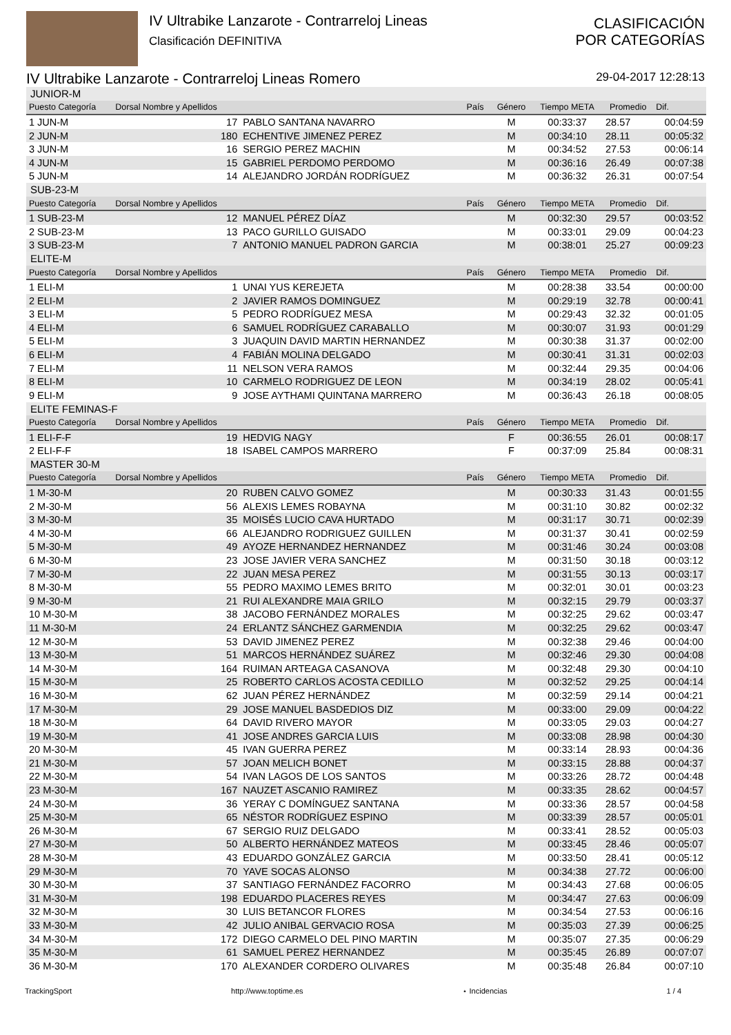IV Ultrabike Lanzarote - Contrarreloj Lineas
Clasificación DEFINITIVA
CLASIFICACIÓN
POR CATEGORÍAS
IV Ultrabike Lanzarote - Contrarreloj Lineas Romero 29-04-2017 12:28:13
| JUNIOR-M | | | | | | | |
| Puesto Categoría | Dorsal Nombre y Apellidos | | País | Género | Tiempo META | Promedio | Dif. |
| 1 JUN-M | 17 | PABLO SANTANA NAVARRO | | M | 00:33:37 | 28.57 | 00:04:59 |
| 2 JUN-M | 180 | ECHENTIVE JIMENEZ PEREZ | | M | 00:34:10 | 28.11 | 00:05:32 |
| 3 JUN-M | 16 | SERGIO PEREZ MACHIN | | M | 00:34:52 | 27.53 | 00:06:14 |
| 4 JUN-M | 15 | GABRIEL PERDOMO PERDOMO | | M | 00:36:16 | 26.49 | 00:07:38 |
| 5 JUN-M | 14 | ALEJANDRO JORDÁN RODRÍGUEZ | | M | 00:36:32 | 26.31 | 00:07:54 |
| SUB-23-M | | | | | | | |
| Puesto Categoría | Dorsal Nombre y Apellidos | | País | Género | Tiempo META | Promedio | Dif. |
| 1 SUB-23-M | 12 | MANUEL PÉREZ DÍAZ | | M | 00:32:30 | 29.57 | 00:03:52 |
| 2 SUB-23-M | 13 | PACO GURILLO GUISADO | | M | 00:33:01 | 29.09 | 00:04:23 |
| 3 SUB-23-M | 7 | ANTONIO MANUEL PADRON GARCIA | | M | 00:38:01 | 25.27 | 00:09:23 |
| ELITE-M | | | | | | | |
| Puesto Categoría | Dorsal Nombre y Apellidos | | País | Género | Tiempo META | Promedio | Dif. |
| 1 ELI-M | 1 | UNAI YUS KEREJETA | | M | 00:28:38 | 33.54 | 00:00:00 |
| 2 ELI-M | 2 | JAVIER RAMOS DOMINGUEZ | | M | 00:29:19 | 32.78 | 00:00:41 |
| 3 ELI-M | 5 | PEDRO RODRÍGUEZ MESA | | M | 00:29:43 | 32.32 | 00:01:05 |
| 4 ELI-M | 6 | SAMUEL RODRÍGUEZ CARABALLO | | M | 00:30:07 | 31.93 | 00:01:29 |
| 5 ELI-M | 3 | JUAQUIN DAVID MARTIN HERNANDEZ | | M | 00:30:38 | 31.37 | 00:02:00 |
| 6 ELI-M | 4 | FABIÁN MOLINA DELGADO | | M | 00:30:41 | 31.31 | 00:02:03 |
| 7 ELI-M | 11 | NELSON VERA RAMOS | | M | 00:32:44 | 29.35 | 00:04:06 |
| 8 ELI-M | 10 | CARMELO RODRIGUEZ DE LEON | | M | 00:34:19 | 28.02 | 00:05:41 |
| 9 ELI-M | 9 | JOSE AYTHAMI QUINTANA MARRERO | | M | 00:36:43 | 26.18 | 00:08:05 |
| ELITE FEMINAS-F | | | | | | | |
| Puesto Categoría | Dorsal Nombre y Apellidos | | País | Género | Tiempo META | Promedio | Dif. |
| 1 ELI-F-F | 19 | HEDVIG NAGY | | F | 00:36:55 | 26.01 | 00:08:17 |
| 2 ELI-F-F | 18 | ISABEL CAMPOS MARRERO | | F | 00:37:09 | 25.84 | 00:08:31 |
| MASTER 30-M | | | | | | | |
| Puesto Categoría | Dorsal Nombre y Apellidos | | País | Género | Tiempo META | Promedio | Dif. |
| 1 M-30-M | 20 | RUBEN CALVO GOMEZ | | M | 00:30:33 | 31.43 | 00:01:55 |
| 2 M-30-M | 56 | ALEXIS LEMES ROBAYNA | | M | 00:31:10 | 30.82 | 00:02:32 |
| 3 M-30-M | 35 | MOISÉS LUCIO CAVA HURTADO | | M | 00:31:17 | 30.71 | 00:02:39 |
| 4 M-30-M | 66 | ALEJANDRO RODRIGUEZ GUILLEN | | M | 00:31:37 | 30.41 | 00:02:59 |
| 5 M-30-M | 49 | AYOZE HERNANDEZ HERNANDEZ | | M | 00:31:46 | 30.24 | 00:03:08 |
| 6 M-30-M | 23 | JOSE JAVIER VERA SANCHEZ | | M | 00:31:50 | 30.18 | 00:03:12 |
| 7 M-30-M | 22 | JUAN MESA PEREZ | | M | 00:31:55 | 30.13 | 00:03:17 |
| 8 M-30-M | 55 | PEDRO MAXIMO LEMES BRITO | | M | 00:32:01 | 30.01 | 00:03:23 |
| 9 M-30-M | 21 | RUI ALEXANDRE MAIA GRILO | | M | 00:32:15 | 29.79 | 00:03:37 |
| 10 M-30-M | 38 | JACOBO FERNÁNDEZ MORALES | | M | 00:32:25 | 29.62 | 00:03:47 |
| 11 M-30-M | 24 | ERLANTZ SÁNCHEZ GARMENDIA | | M | 00:32:25 | 29.62 | 00:03:47 |
| 12 M-30-M | 53 | DAVID JIMENEZ PEREZ | | M | 00:32:38 | 29.46 | 00:04:00 |
| 13 M-30-M | 51 | MARCOS HERNÁNDEZ SUÁREZ | | M | 00:32:46 | 29.30 | 00:04:08 |
| 14 M-30-M | 164 | RUIMAN ARTEAGA CASANOVA | | M | 00:32:48 | 29.30 | 00:04:10 |
| 15 M-30-M | 25 | ROBERTO CARLOS ACOSTA CEDILLO | | M | 00:32:52 | 29.25 | 00:04:14 |
| 16 M-30-M | 62 | JUAN PÉREZ HERNÁNDEZ | | M | 00:32:59 | 29.14 | 00:04:21 |
| 17 M-30-M | 29 | JOSE MANUEL BASDEDIOS DIZ | | M | 00:33:00 | 29.09 | 00:04:22 |
| 18 M-30-M | 64 | DAVID RIVERO MAYOR | | M | 00:33:05 | 29.03 | 00:04:27 |
| 19 M-30-M | 41 | JOSE ANDRES GARCIA LUIS | | M | 00:33:08 | 28.98 | 00:04:30 |
| 20 M-30-M | 45 | IVAN GUERRA PEREZ | | M | 00:33:14 | 28.93 | 00:04:36 |
| 21 M-30-M | 57 | JOAN MELICH BONET | | M | 00:33:15 | 28.88 | 00:04:37 |
| 22 M-30-M | 54 | IVAN LAGOS DE LOS SANTOS | | M | 00:33:26 | 28.72 | 00:04:48 |
| 23 M-30-M | 167 | NAUZET ASCANIO RAMIREZ | | M | 00:33:35 | 28.62 | 00:04:57 |
| 24 M-30-M | 36 | YERAY C DOMÍNGUEZ SANTANA | | M | 00:33:36 | 28.57 | 00:04:58 |
| 25 M-30-M | 65 | NÉSTOR RODRÍGUEZ ESPINO | | M | 00:33:39 | 28.57 | 00:05:01 |
| 26 M-30-M | 67 | SERGIO RUIZ DELGADO | | M | 00:33:41 | 28.52 | 00:05:03 |
| 27 M-30-M | 50 | ALBERTO HERNÁNDEZ MATEOS | | M | 00:33:45 | 28.46 | 00:05:07 |
| 28 M-30-M | 43 | EDUARDO GONZÁLEZ GARCIA | | M | 00:33:50 | 28.41 | 00:05:12 |
| 29 M-30-M | 70 | YAVE SOCAS ALONSO | | M | 00:34:38 | 27.72 | 00:06:00 |
| 30 M-30-M | 37 | SANTIAGO FERNÁNDEZ FACORRO | | M | 00:34:43 | 27.68 | 00:06:05 |
| 31 M-30-M | 198 | EDUARDO PLACERES REYES | | M | 00:34:47 | 27.63 | 00:06:09 |
| 32 M-30-M | 30 | LUIS BETANCOR FLORES | | M | 00:34:54 | 27.53 | 00:06:16 |
| 33 M-30-M | 42 | JULIO ANIBAL GERVACIO ROSA | | M | 00:35:03 | 27.39 | 00:06:25 |
| 34 M-30-M | 172 | DIEGO CARMELO DEL PINO MARTIN | | M | 00:35:07 | 27.35 | 00:06:29 |
| 35 M-30-M | 61 | SAMUEL PEREZ HERNANDEZ | | M | 00:35:45 | 26.89 | 00:07:07 |
| 36 M-30-M | 170 | ALEXANDER CORDERO OLIVARES | | M | 00:35:48 | 26.84 | 00:07:10 |
TrackingSport http://www.toptime.es ⋆ Incidencias 1 / 4